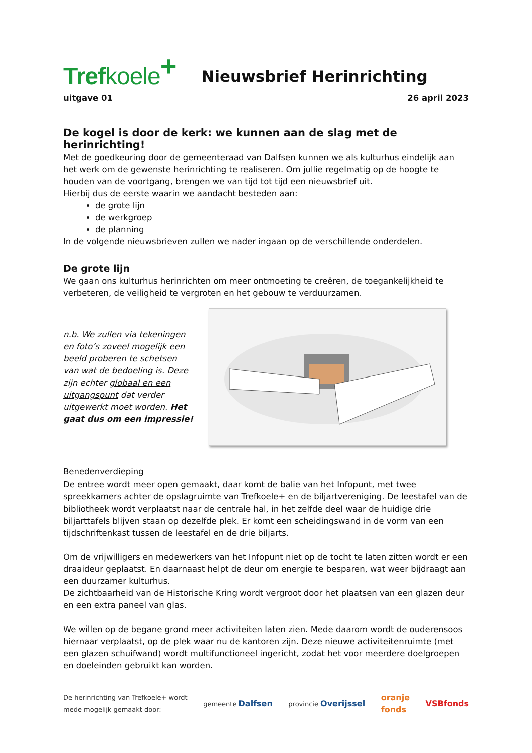Trefkoele<sup>+</sup>
Nieuwsbrief Herinrichting
uitgave 01 26 april 2023
De kogel is door de kerk: we kunnen aan de slag met de herinrichting!
Met de goedkeuring door de gemeenteraad van Dalfsen kunnen we als kulturhus eindelijk aan het werk om de gewenste herinrichting te realiseren. Om jullie regelmatig op de hoogte te houden van de voortgang, brengen we van tijd tot tijd een nieuwsbrief uit.
Hierbij dus de eerste waarin we aandacht besteden aan:
de grote lijn
de werkgroep
de planning
In de volgende nieuwsbrieven zullen we nader ingaan op de verschillende onderdelen.
De grote lijn
We gaan ons kulturhus herinrichten om meer ontmoeting te creëren, de toegankelijkheid te verbeteren, de veiligheid te vergroten en het gebouw te verduurzamen.
n.b. We zullen via tekeningen en foto’s zoveel mogelijk een beeld proberen te schetsen van wat de bedoeling is. Deze zijn echter globaal en een uitgangspunt dat verder uitgewerkt moet worden. Het gaat dus om een impressie!
Benedenverdieping
De entree wordt meer open gemaakt, daar komt de balie van het Infopunt, met twee spreekkamers achter de opslagruimte van Trefkoele+ en de biljartvereniging. De leestafel van de bibliotheek wordt verplaatst naar de centrale hal, in het zelfde deel waar de huidige drie biljarttafels blijven staan op dezelfde plek. Er komt een scheidingswand in de vorm van een tijdschriftenkast tussen de leestafel en de drie biljarts.
Om de vrijwilligers en medewerkers van het Infopunt niet op de tocht te laten zitten wordt er een draaideur geplaatst. En daarnaast helpt de deur om energie te besparen, wat weer bijdraagt aan een duurzamer kulturhus.
De zichtbaarheid van de Historische Kring wordt vergroot door het plaatsen van een glazen deur en een extra paneel van glas.
We willen op de begane grond meer activiteiten laten zien. Mede daarom wordt de ouderensoos hiernaar verplaatst, op de plek waar nu de kantoren zijn. Deze nieuwe activiteitenruimte (met een glazen schuifwand) wordt multifunctioneel ingericht, zodat het voor meerdere doelgroepen en doeleinden gebruikt kan worden.
De herinrichting van Trefkoele+ wordt
mede mogelijk gemaakt door: gemeente Dalfsen provincie Overijssel oranje
fonds VSBfonds